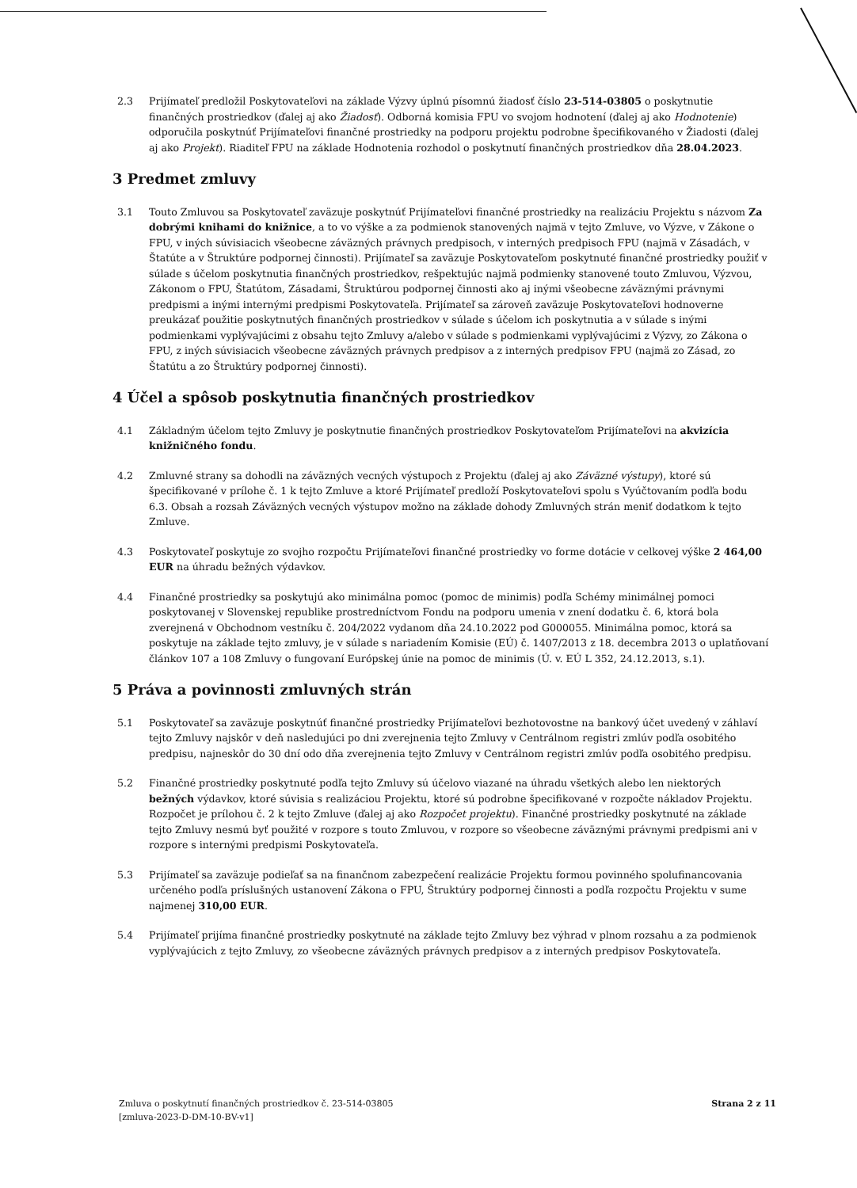2.3 Prijímateľ predložil Poskytovateľovi na základe Výzvy úplnú písomnú žiadosť číslo 23-514-03805 o poskytnutie finančných prostriedkov (ďalej aj ako Žiadosť). Odborná komisia FPU vo svojom hodnotení (ďalej aj ako Hodnotenie) odporučila poskytnúť Prijímateľovi finančné prostriedky na podporu projektu podrobne špecifikovaného v Žiadosti (ďalej aj ako Projekt). Riaditeľ FPU na základe Hodnotenia rozhodol o poskytnutí finančných prostriedkov dňa 28.04.2023.
3 Predmet zmluvy
3.1 Touto Zmluvou sa Poskytovateľ zaväzuje poskytnúť Prijímateľovi finančné prostriedky na realizáciu Projektu s názvom Za dobrými knihami do knižnice, a to vo výške a za podmienok stanovených najmä v tejto Zmluve, vo Výzve, v Zákone o FPU, v iných súvisiacich všeobecne záväzných právnych predpisoch, v interných predpisoch FPU (najmä v Zásadách, v Štatúte a v Štruktúre podpornej činnosti). Prijímateľ sa zaväzuje Poskytovateľom poskytnuté finančné prostriedky použiť v súlade s účelom poskytnutia finančných prostriedkov, rešpektujúc najmä podmienky stanovené touto Zmluvou, Výzvou, Zákonom o FPU, Štatútom, Zásadami, Štruktúrou podpornej činnosti ako aj inými všeobecne záväznými právnymi predpismi a inými internými predpismi Poskytovateľa. Prijímateľ sa zároveň zaväzuje Poskytovateľovi hodnoverne preukázať použitie poskytnutých finančných prostriedkov v súlade s účelom ich poskytnutia a v súlade s inými podmienkami vyplývajúcimi z obsahu tejto Zmluvy a/alebo v súlade s podmienkami vyplývajúcimi z Výzvy, zo Zákona o FPU, z iných súvisiacich všeobecne záväzných právnych predpisov a z interných predpisov FPU (najmä zo Zásad, zo Štatútu a zo Štruktúry podpornej činnosti).
4 Účel a spôsob poskytnutia finančných prostriedkov
4.1 Základným účelom tejto Zmluvy je poskytnutie finančných prostriedkov Poskytovateľom Prijímateľovi na akvizícia knižničného fondu.
4.2 Zmluvné strany sa dohodli na záväzných vecných výstupoch z Projektu (ďalej aj ako Záväzné výstupy), ktoré sú špecifikované v prílohe č. 1 k tejto Zmluve a ktoré Prijímateľ predloží Poskytovateľovi spolu s Vyúčtovaním podľa bodu 6.3. Obsah a rozsah Záväzných vecných výstupov možno na základe dohody Zmluvných strán meniť dodatkom k tejto Zmluve.
4.3 Poskytovateľ poskytuje zo svojho rozpočtu Prijímateľovi finančné prostriedky vo forme dotácie v celkovej výške 2 464,00 EUR na úhradu bežných výdavkov.
4.4 Finančné prostriedky sa poskytujú ako minimálna pomoc (pomoc de minimis) podľa Schémy minimálnej pomoci poskytovanej v Slovenskej republike prostredníctvom Fondu na podporu umenia v znení dodatku č. 6, ktorá bola zverejnená v Obchodnom vestníku č. 204/2022 vydanom dňa 24.10.2022 pod G000055. Minimálna pomoc, ktorá sa poskytuje na základe tejto zmluvy, je v súlade s nariadením Komisie (EÚ) č. 1407/2013 z 18. decembra 2013 o uplatňovaní článkov 107 a 108 Zmluvy o fungovaní Európskej únie na pomoc de minimis (Ú. v. EÚ L 352, 24.12.2013, s.1).
5 Práva a povinnosti zmluvných strán
5.1 Poskytovateľ sa zaväzuje poskytnúť finančné prostriedky Prijímateľovi bezhotovostne na bankový účet uvedený v záhlaví tejto Zmluvy najskôr v deň nasledujúci po dni zverejnenia tejto Zmluvy v Centrálnom registri zmlúv podľa osobitého predpisu, najneskôr do 30 dní odo dňa zverejnenia tejto Zmluvy v Centrálnom registri zmlúv podľa osobitého predpisu.
5.2 Finančné prostriedky poskytnuté podľa tejto Zmluvy sú účelovo viazané na úhradu všetkých alebo len niektorých bežných výdavkov, ktoré súvisia s realizáciou Projektu, ktoré sú podrobne špecifikované v rozpočte nákladov Projektu. Rozpočet je prílohou č. 2 k tejto Zmluve (ďalej aj ako Rozpočet projektu). Finančné prostriedky poskytnuté na základe tejto Zmluvy nesmú byť použité v rozpore s touto Zmluvou, v rozpore so všeobecne záväznými právnymi predpismi ani v rozpore s internými predpismi Poskytovateľa.
5.3 Prijímateľ sa zaväzuje podieľať sa na finančnom zabezpečení realizácie Projektu formou povinného spolufinancovania určeného podľa príslušných ustanovení Zákona o FPU, Štruktúry podpornej činnosti a podľa rozpočtu Projektu v sume najmenej 310,00 EUR.
5.4 Prijímateľ prijíma finančné prostriedky poskytnuté na základe tejto Zmluvy bez výhrad v plnom rozsahu a za podmienok vyplývajúcich z tejto Zmluvy, zo všeobecne záväzných právnych predpisov a z interných predpisov Poskytovateľa.
Zmluva o poskytnutí finančných prostriedkov č. 23-514-03805
[zmluva-2023-D-DM-10-BV-v1]
Strana 2 z 11